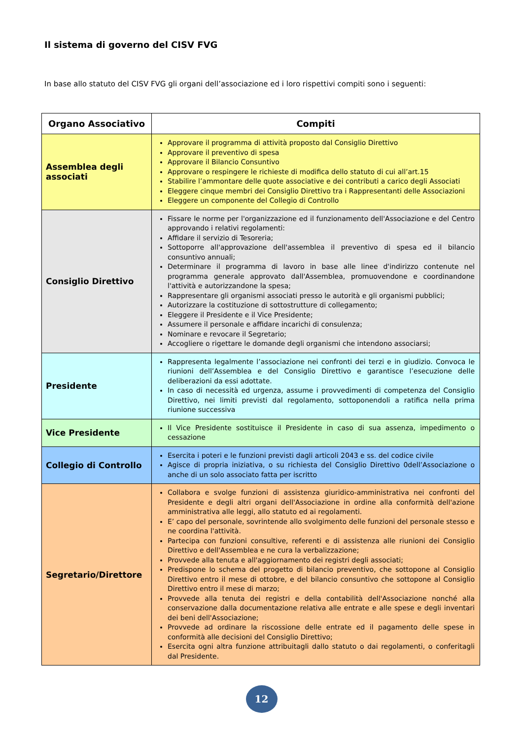Il sistema di governo del CISV FVG
In base allo statuto del CISV FVG gli organi dell’associazione ed i loro rispettivi compiti sono i seguenti:
| Organo Associativo | Compiti |
| --- | --- |
| Assemblea degli associati | Approvare il programma di attività proposto dal Consiglio Direttivo Approvare il preventivo di spesa Approvare il Bilancio Consuntivo Approvare o respingere le richieste di modifica dello statuto di cui all’art.15 Stabilire l’ammontare delle quote associative e dei contributi a carico degli Associati Eleggere cinque membri dei Consiglio Direttivo tra i Rappresentanti delle Associazioni Eleggere un componente del Collegio di Controllo |
| Consiglio Direttivo | Fissare le norme per l'organizzazione ed il funzionamento dell'Associazione e del Centro approvando i relativi regolamenti: Affidare il servizio di Tesoreria; Sottoporre all'approvazione dell'assemblea il preventivo di spesa ed il bilancio consuntivo annuali; Determinare il programma di lavoro in base alle linee d'indirizzo contenute nel programma generale approvato dall'Assemblea, promuovendone e coordinandone l'attività e autorizzandone la spesa; Rappresentare gli organismi associati presso le autorità e gli organismi pubblici; Autorizzare la costituzione di sottostrutture di collegamento; Eleggere il Presidente e il Vice Presidente; Assumere il personale e affidare incarichi di consulenza; Nominare e revocare il Segretario; Accogliere o rigettare le domande degli organismi che intendono associarsi; |
| Presidente | Rappresenta legalmente l’associazione nei confronti dei terzi e in giudizio. Convoca le riunioni dell’Assemblea e del Consiglio Direttivo e garantisce l’esecuzione delle deliberazioni da essi adottate. In caso di necessità ed urgenza, assume i provvedimenti di competenza del Consiglio Direttivo, nei limiti previsti dal regolamento, sottoponendoli a ratifica nella prima riunione successiva |
| Vice Presidente | Il Vice Presidente sostituisce il Presidente in caso di sua assenza, impedimento o cessazione |
| Collegio di Controllo | Esercita i poteri e le funzioni previsti dagli articoli 2043 e ss. del codice civile Agisce di propria iniziativa, o su richiesta del Consiglio Direttivo 0dell’Associazione o anche di un solo associato fatta per iscritto |
| Segretario/Direttore | Collabora e svolge funzioni di assistenza giuridico-amministrativa nei confronti del Presidente e degli altri organi dell'Associazione in ordine alla conformità dell'azione amministrativa alle leggi, allo statuto ed ai regolamenti. E’ capo del personale, sovrintende allo svolgimento delle funzioni del personale stesso e ne coordina l'attività. Partecipa con funzioni consultive, referenti e di assistenza alle riunioni dei Consiglio Direttivo e dell'Assemblea e ne cura la verbalizzazione; Provvede alla tenuta e all'aggiornamento dei registri degli associati; Predispone lo schema del progetto di bilancio preventivo, che sottopone al Consiglio Direttivo entro il mese di ottobre, e del bilancio consuntivo che sottopone al Consiglio Direttivo entro il mese di marzo; Provvede alla tenuta dei registri e della contabilità dell'Associazione nonché alla conservazione dalla documentazione relativa alle entrate e alle spese e degli inventari dei beni dell'Associazione; Provvede ad ordinare la riscossione delle entrate ed il pagamento delle spese in conformità alle decisioni del Consiglio Direttivo; Esercita ogni altra funzione attribuitagli dallo statuto o dai regolamenti, o conferitagli dal Presidente. |
12